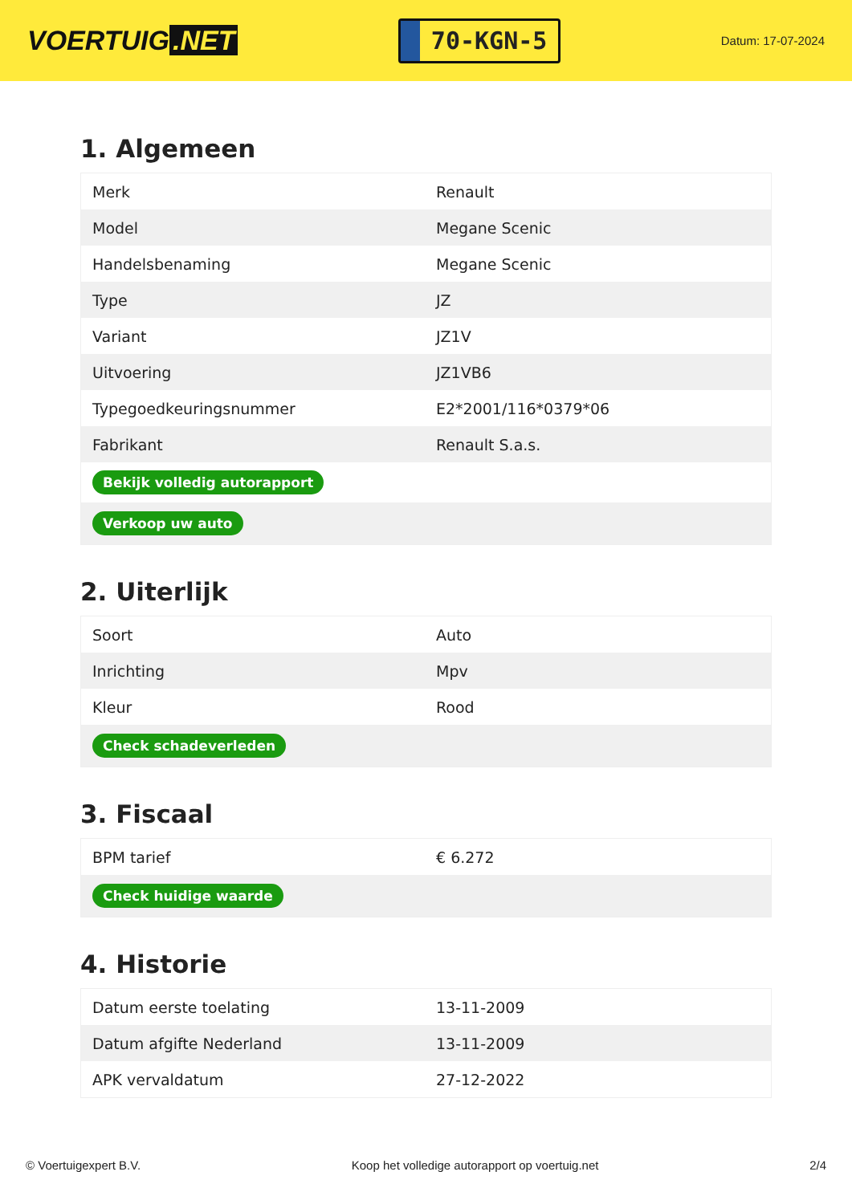VOERTUIG.NET
70-KGN-5
Datum: 17-07-2024
1. Algemeen
| Merk | Renault |
| Model | Megane Scenic |
| Handelsbenaming | Megane Scenic |
| Type | JZ |
| Variant | JZ1V |
| Uitvoering | JZ1VB6 |
| Typegoedkeuringsnummer | E2*2001/116*0379*06 |
| Fabrikant | Renault S.a.s. |
| Bekijk volledig autorapport | |
| Verkoop uw auto | |
2. Uiterlijk
| Soort | Auto |
| Inrichting | Mpv |
| Kleur | Rood |
| Check schadeverleden | |
3. Fiscaal
| BPM tarief | € 6.272 |
| Check huidige waarde | |
4. Historie
| Datum eerste toelating | 13-11-2009 |
| Datum afgifte Nederland | 13-11-2009 |
| APK vervaldatum | 27-12-2022 |
© Voertuigexpert B.V. Koop het volledige autorapport op voertuig.net 2/4